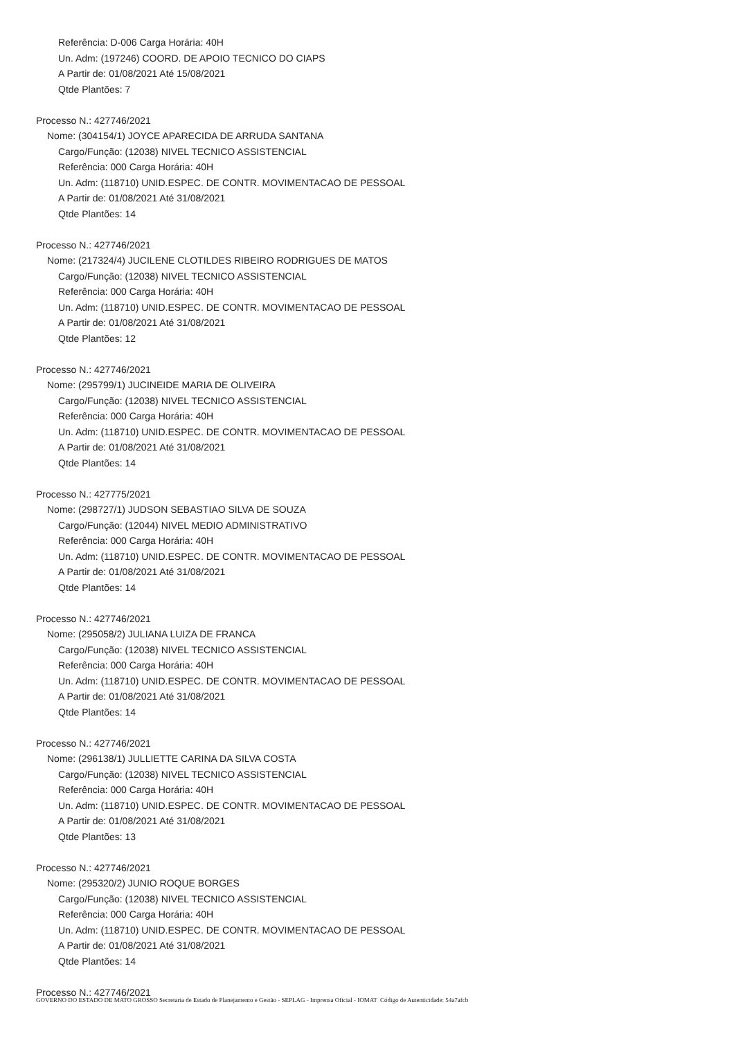Referência: D-006 Carga Horária: 40H
Un. Adm: (197246) COORD. DE APOIO TECNICO DO CIAPS
A Partir de: 01/08/2021 Até 15/08/2021
Qtde Plantões: 7
Processo N.: 427746/2021
Nome: (304154/1) JOYCE APARECIDA DE ARRUDA SANTANA
Cargo/Função: (12038) NIVEL TECNICO ASSISTENCIAL
Referência: 000 Carga Horária: 40H
Un. Adm: (118710) UNID.ESPEC. DE CONTR. MOVIMENTACAO DE PESSOAL
A Partir de: 01/08/2021 Até 31/08/2021
Qtde Plantões: 14
Processo N.: 427746/2021
Nome: (217324/4) JUCILENE CLOTILDES RIBEIRO RODRIGUES DE MATOS
Cargo/Função: (12038) NIVEL TECNICO ASSISTENCIAL
Referência: 000 Carga Horária: 40H
Un. Adm: (118710) UNID.ESPEC. DE CONTR. MOVIMENTACAO DE PESSOAL
A Partir de: 01/08/2021 Até 31/08/2021
Qtde Plantões: 12
Processo N.: 427746/2021
Nome: (295799/1) JUCINEIDE MARIA DE OLIVEIRA
Cargo/Função: (12038) NIVEL TECNICO ASSISTENCIAL
Referência: 000 Carga Horária: 40H
Un. Adm: (118710) UNID.ESPEC. DE CONTR. MOVIMENTACAO DE PESSOAL
A Partir de: 01/08/2021 Até 31/08/2021
Qtde Plantões: 14
Processo N.: 427775/2021
Nome: (298727/1) JUDSON SEBASTIAO SILVA DE SOUZA
Cargo/Função: (12044) NIVEL MEDIO ADMINISTRATIVO
Referência: 000 Carga Horária: 40H
Un. Adm: (118710) UNID.ESPEC. DE CONTR. MOVIMENTACAO DE PESSOAL
A Partir de: 01/08/2021 Até 31/08/2021
Qtde Plantões: 14
Processo N.: 427746/2021
Nome: (295058/2) JULIANA LUIZA DE FRANCA
Cargo/Função: (12038) NIVEL TECNICO ASSISTENCIAL
Referência: 000 Carga Horária: 40H
Un. Adm: (118710) UNID.ESPEC. DE CONTR. MOVIMENTACAO DE PESSOAL
A Partir de: 01/08/2021 Até 31/08/2021
Qtde Plantões: 14
Processo N.: 427746/2021
Nome: (296138/1) JULLIETTE CARINA DA SILVA COSTA
Cargo/Função: (12038) NIVEL TECNICO ASSISTENCIAL
Referência: 000 Carga Horária: 40H
Un. Adm: (118710) UNID.ESPEC. DE CONTR. MOVIMENTACAO DE PESSOAL
A Partir de: 01/08/2021 Até 31/08/2021
Qtde Plantões: 13
Processo N.: 427746/2021
Nome: (295320/2) JUNIO ROQUE BORGES
Cargo/Função: (12038) NIVEL TECNICO ASSISTENCIAL
Referência: 000 Carga Horária: 40H
Un. Adm: (118710) UNID.ESPEC. DE CONTR. MOVIMENTACAO DE PESSOAL
A Partir de: 01/08/2021 Até 31/08/2021
Qtde Plantões: 14
Processo N.: 427746/2021
GOVERNO DO ESTADO DE MATO GROSSO Secretaria de Estado de Planejamento e Gestão - SEPLAG - Imprensa Oficial - IOMAT Código de Autenticidade: 54a7afcb